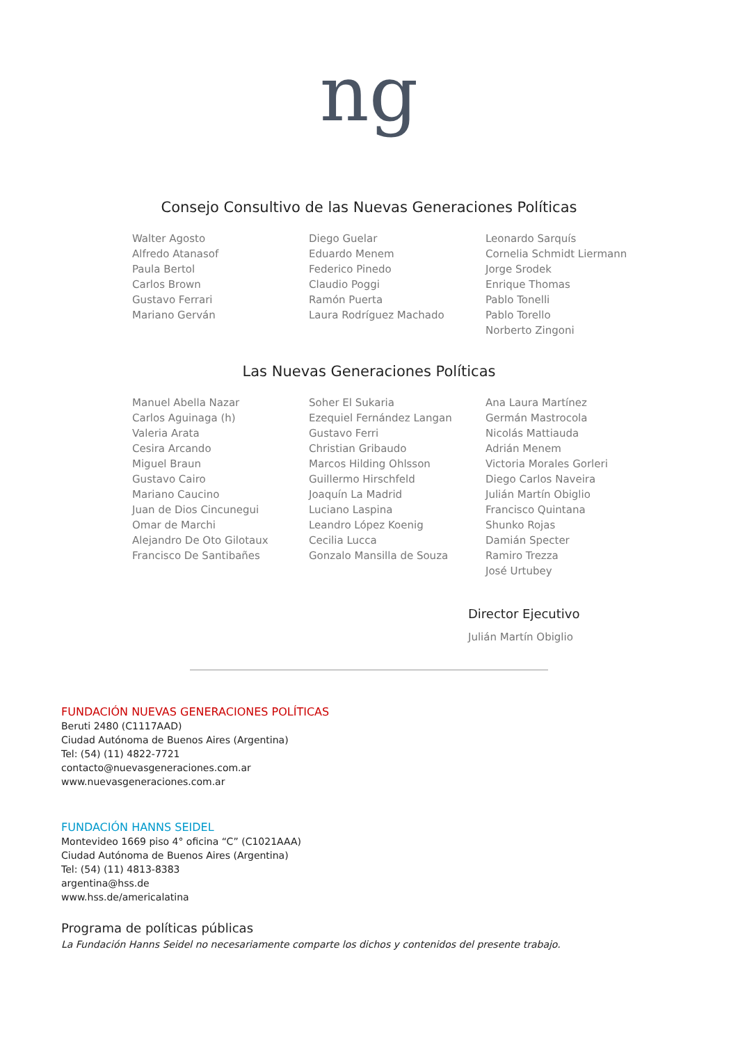ng
Consejo Consultivo de las Nuevas Generaciones Políticas
Walter Agosto
Alfredo Atanasof
Paula Bertol
Carlos Brown
Gustavo Ferrari
Mariano Gerván
Diego Guelar
Eduardo Menem
Federico Pinedo
Claudio Poggi
Ramón Puerta
Laura Rodríguez Machado
Leonardo Sarquís
Cornelia Schmidt Liermann
Jorge Srodek
Enrique Thomas
Pablo Tonelli
Pablo Torello
Norberto Zingoni
Las Nuevas Generaciones Políticas
Manuel Abella Nazar
Carlos Aguinaga (h)
Valeria Arata
Cesira Arcando
Miguel Braun
Gustavo Cairo
Mariano Caucino
Juan de Dios Cincunegui
Omar de Marchi
Alejandro De Oto Gilotaux
Francisco De Santibañes
Soher El Sukaria
Ezequiel Fernández Langan
Gustavo Ferri
Christian Gribaudo
Marcos Hilding Ohlsson
Guillermo Hirschfeld
Joaquín La Madrid
Luciano Laspina
Leandro López Koenig
Cecilia Lucca
Gonzalo Mansilla de Souza
Ana Laura Martínez
Germán Mastrocola
Nicolás Mattiauda
Adrián Menem
Victoria Morales Gorleri
Diego Carlos Naveira
Julián Martín Obiglio
Francisco Quintana
Shunko Rojas
Damián Specter
Ramiro Trezza
José Urtubey
Director Ejecutivo
Julián Martín Obiglio
FUNDACIÓN NUEVAS GENERACIONES POLÍTICAS
Beruti 2480 (C1117AAD)
Ciudad Autónoma de Buenos Aires (Argentina)
Tel: (54) (11) 4822-7721
contacto@nuevasgeneraciones.com.ar
www.nuevasgeneraciones.com.ar
FUNDACIÓN HANNS SEIDEL
Montevideo 1669 piso 4° oficina “C” (C1021AAA)
Ciudad Autónoma de Buenos Aires (Argentina)
Tel: (54) (11) 4813-8383
argentina@hss.de
www.hss.de/americalatina
Programa de políticas públicas
La Fundación Hanns Seidel no necesariamente comparte los dichos y contenidos del presente trabajo.